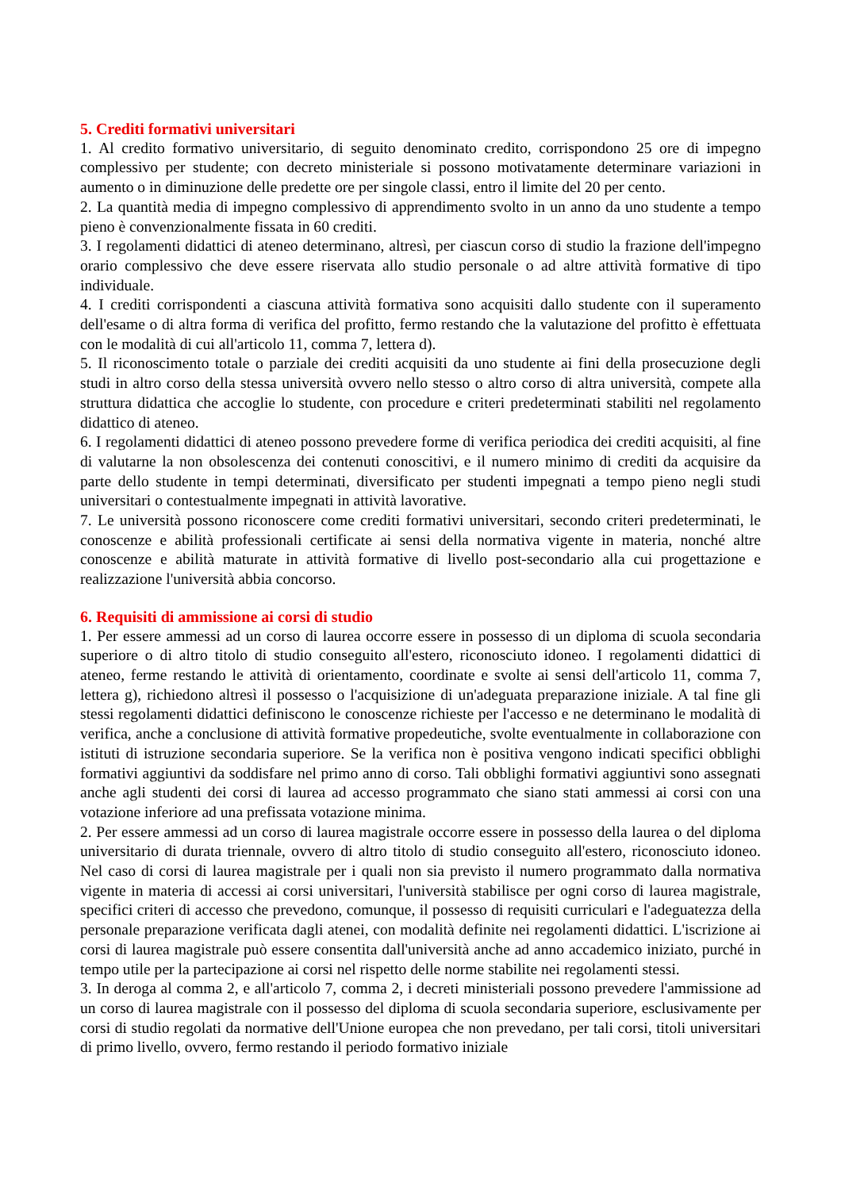5. Crediti formativi universitari
1. Al credito formativo universitario, di seguito denominato credito, corrispondono 25 ore di impegno complessivo per studente; con decreto ministeriale si possono motivatamente determinare variazioni in aumento o in diminuzione delle predette ore per singole classi, entro il limite del 20 per cento.
2. La quantità media di impegno complessivo di apprendimento svolto in un anno da uno studente a tempo pieno è convenzionalmente fissata in 60 crediti.
3. I regolamenti didattici di ateneo determinano, altresì, per ciascun corso di studio la frazione dell'impegno orario complessivo che deve essere riservata allo studio personale o ad altre attività formative di tipo individuale.
4. I crediti corrispondenti a ciascuna attività formativa sono acquisiti dallo studente con il superamento dell'esame o di altra forma di verifica del profitto, fermo restando che la valutazione del profitto è effettuata con le modalità di cui all'articolo 11, comma 7, lettera d).
5. Il riconoscimento totale o parziale dei crediti acquisiti da uno studente ai fini della prosecuzione degli studi in altro corso della stessa università ovvero nello stesso o altro corso di altra università, compete alla struttura didattica che accoglie lo studente, con procedure e criteri predeterminati stabiliti nel regolamento didattico di ateneo.
6. I regolamenti didattici di ateneo possono prevedere forme di verifica periodica dei crediti acquisiti, al fine di valutarne la non obsolescenza dei contenuti conoscitivi, e il numero minimo di crediti da acquisire da parte dello studente in tempi determinati, diversificato per studenti impegnati a tempo pieno negli studi universitari o contestualmente impegnati in attività lavorative.
7. Le università possono riconoscere come crediti formativi universitari, secondo criteri predeterminati, le conoscenze e abilità professionali certificate ai sensi della normativa vigente in materia, nonché altre conoscenze e abilità maturate in attività formative di livello post-secondario alla cui progettazione e realizzazione l'università abbia concorso.
6. Requisiti di ammissione ai corsi di studio
1. Per essere ammessi ad un corso di laurea occorre essere in possesso di un diploma di scuola secondaria superiore o di altro titolo di studio conseguito all'estero, riconosciuto idoneo. I regolamenti didattici di ateneo, ferme restando le attività di orientamento, coordinate e svolte ai sensi dell'articolo 11, comma 7, lettera g), richiedono altresì il possesso o l'acquisizione di un'adeguata preparazione iniziale. A tal fine gli stessi regolamenti didattici definiscono le conoscenze richieste per l'accesso e ne determinano le modalità di verifica, anche a conclusione di attività formative propedeutiche, svolte eventualmente in collaborazione con istituti di istruzione secondaria superiore. Se la verifica non è positiva vengono indicati specifici obblighi formativi aggiuntivi da soddisfare nel primo anno di corso. Tali obblighi formativi aggiuntivi sono assegnati anche agli studenti dei corsi di laurea ad accesso programmato che siano stati ammessi ai corsi con una votazione inferiore ad una prefissata votazione minima.
2. Per essere ammessi ad un corso di laurea magistrale occorre essere in possesso della laurea o del diploma universitario di durata triennale, ovvero di altro titolo di studio conseguito all'estero, riconosciuto idoneo. Nel caso di corsi di laurea magistrale per i quali non sia previsto il numero programmato dalla normativa vigente in materia di accessi ai corsi universitari, l'università stabilisce per ogni corso di laurea magistrale, specifici criteri di accesso che prevedono, comunque, il possesso di requisiti curriculari e l'adeguatezza della personale preparazione verificata dagli atenei, con modalità definite nei regolamenti didattici. L'iscrizione ai corsi di laurea magistrale può essere consentita dall'università anche ad anno accademico iniziato, purché in tempo utile per la partecipazione ai corsi nel rispetto delle norme stabilite nei regolamenti stessi.
3. In deroga al comma 2, e all'articolo 7, comma 2, i decreti ministeriali possono prevedere l'ammissione ad un corso di laurea magistrale con il possesso del diploma di scuola secondaria superiore, esclusivamente per corsi di studio regolati da normative dell'Unione europea che non prevedano, per tali corsi, titoli universitari di primo livello, ovvero, fermo restando il periodo formativo iniziale